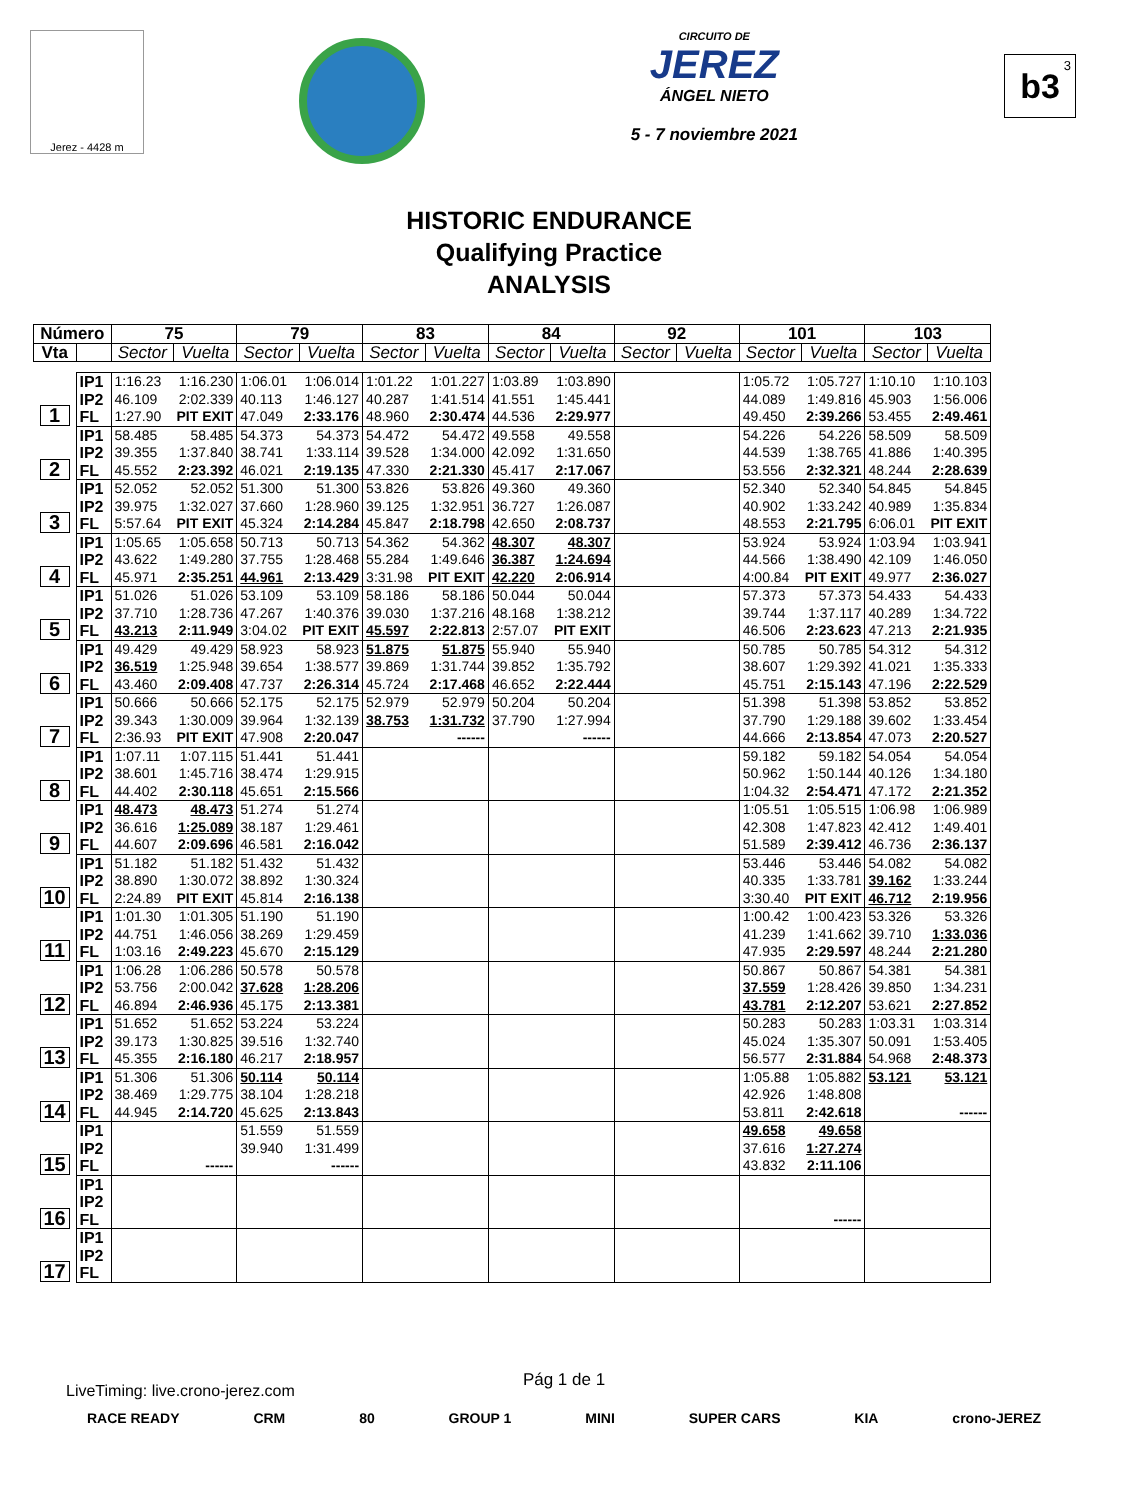Jerez - 4428 m
CIRCUITO DE
JEREZ
ÁNGEL NIETO
5 - 7 noviembre 2021
b3<sup>3</sup>
HISTORIC ENDURANCE
Qualifying Practice
ANALYSIS
| Número | | 75 | | 79 | | 83 | | 84 | | 92 | | 101 | | 103 | |
| --- | --- | --- | --- | --- | --- | --- | --- | --- | --- | --- | --- | --- | --- | --- | --- |
| Vta | | Sector | Vuelta | Sector | Vuelta | Sector | Vuelta | Sector | Vuelta | Sector | Vuelta | Sector | Vuelta | Sector | Vuelta |
| 1 | IP1 | 1:16.23 | 1:16.230 | 1:06.01 | 1:06.014 | 1:01.22 | 1:01.227 | 1:03.89 | 1:03.890 | | | 1:05.72 | 1:05.727 | 1:10.10 | 1:10.103 |
| | IP2 | 46.109 | 2:02.339 | 40.113 | 1:46.127 | 40.287 | 1:41.514 | 41.551 | 1:45.441 | | | 44.089 | 1:49.816 | 45.903 | 1:56.006 |
| | FL | 1:27.90 | PIT EXIT | 47.049 | 2:33.176 | 48.960 | 2:30.474 | 44.536 | 2:29.977 | | | 49.450 | 2:39.266 | 53.455 | 2:49.461 |
| 2 | IP1 | 58.485 | 58.485 | 54.373 | 54.373 | 54.472 | 54.472 | 49.558 | 49.558 | | | 54.226 | 54.226 | 58.509 | 58.509 |
| | IP2 | 39.355 | 1:37.840 | 38.741 | 1:33.114 | 39.528 | 1:34.000 | 42.092 | 1:31.650 | | | 44.539 | 1:38.765 | 41.886 | 1:40.395 |
| | FL | 45.552 | 2:23.392 | 46.021 | 2:19.135 | 47.330 | 2:21.330 | 45.417 | 2:17.067 | | | 53.556 | 2:32.321 | 48.244 | 2:28.639 |
| 3 | IP1 | 52.052 | 52.052 | 51.300 | 51.300 | 53.826 | 53.826 | 49.360 | 49.360 | | | 52.340 | 52.340 | 54.845 | 54.845 |
| | IP2 | 39.975 | 1:32.027 | 37.660 | 1:28.960 | 39.125 | 1:32.951 | 36.727 | 1:26.087 | | | 40.902 | 1:33.242 | 40.989 | 1:35.834 |
| | FL | 5:57.64 | PIT EXIT | 45.324 | 2:14.284 | 45.847 | 2:18.798 | 42.650 | 2:08.737 | | | 48.553 | 2:21.795 | 6:06.01 | PIT EXIT |
| 4 | IP1 | 1:05.65 | 1:05.658 | 50.713 | 50.713 | 54.362 | 54.362 | 48.307 | 48.307 | | | 53.924 | 53.924 | 1:03.94 | 1:03.941 |
| | IP2 | 43.622 | 1:49.280 | 37.755 | 1:28.468 | 55.284 | 1:49.646 | 36.387 | 1:24.694 | | | 44.566 | 1:38.490 | 42.109 | 1:46.050 |
| | FL | 45.971 | 2:35.251 | 44.961 | 2:13.429 | 3:31.98 | PIT EXIT | 42.220 | 2:06.914 | | | 4:00.84 | PIT EXIT | 49.977 | 2:36.027 |
| 5 | IP1 | 51.026 | 51.026 | 53.109 | 53.109 | 58.186 | 58.186 | 50.044 | 50.044 | | | 57.373 | 57.373 | 54.433 | 54.433 |
| | IP2 | 37.710 | 1:28.736 | 47.267 | 1:40.376 | 39.030 | 1:37.216 | 48.168 | 1:38.212 | | | 39.744 | 1:37.117 | 40.289 | 1:34.722 |
| | FL | 43.213 | 2:11.949 | 3:04.02 | PIT EXIT | 45.597 | 2:22.813 | 2:57.07 | PIT EXIT | | | 46.506 | 2:23.623 | 47.213 | 2:21.935 |
| 6 | IP1 | 49.429 | 49.429 | 58.923 | 58.923 | 51.875 | 51.875 | 55.940 | 55.940 | | | 50.785 | 50.785 | 54.312 | 54.312 |
| | IP2 | 36.519 | 1:25.948 | 39.654 | 1:38.577 | 39.869 | 1:31.744 | 39.852 | 1:35.792 | | | 38.607 | 1:29.392 | 41.021 | 1:35.333 |
| | FL | 43.460 | 2:09.408 | 47.737 | 2:26.314 | 45.724 | 2:17.468 | 46.652 | 2:22.444 | | | 45.751 | 2:15.143 | 47.196 | 2:22.529 |
| 7 | IP1 | 50.666 | 50.666 | 52.175 | 52.175 | 52.979 | 52.979 | 50.204 | 50.204 | | | 51.398 | 51.398 | 53.852 | 53.852 |
| | IP2 | 39.343 | 1:30.009 | 39.964 | 1:32.139 | 38.753 | 1:31.732 | 37.790 | 1:27.994 | | | 37.790 | 1:29.188 | 39.602 | 1:33.454 |
| | FL | 2:36.93 | PIT EXIT | 47.908 | 2:20.047 | | ------ | | ------ | | | 44.666 | 2:13.854 | 47.073 | 2:20.527 |
| 8 | IP1 | 1:07.11 | 1:07.115 | 51.441 | 51.441 | | | | | | | 59.182 | 59.182 | 54.054 | 54.054 |
| | IP2 | 38.601 | 1:45.716 | 38.474 | 1:29.915 | | | | | | | 50.962 | 1:50.144 | 40.126 | 1:34.180 |
| | FL | 44.402 | 2:30.118 | 45.651 | 2:15.566 | | | | | | | 1:04.32 | 2:54.471 | 47.172 | 2:21.352 |
| 9 | IP1 | 48.473 | 48.473 | 51.274 | 51.274 | | | | | | | 1:05.51 | 1:05.515 | 1:06.98 | 1:06.989 |
| | IP2 | 36.616 | 1:25.089 | 38.187 | 1:29.461 | | | | | | | 42.308 | 1:47.823 | 42.412 | 1:49.401 |
| | FL | 44.607 | 2:09.696 | 46.581 | 2:16.042 | | | | | | | 51.589 | 2:39.412 | 46.736 | 2:36.137 |
| 10 | IP1 | 51.182 | 51.182 | 51.432 | 51.432 | | | | | | | 53.446 | 53.446 | 54.082 | 54.082 |
| | IP2 | 38.890 | 1:30.072 | 38.892 | 1:30.324 | | | | | | | 40.335 | 1:33.781 | 39.162 | 1:33.244 |
| | FL | 2:24.89 | PIT EXIT | 45.814 | 2:16.138 | | | | | | | 3:30.40 | PIT EXIT | 46.712 | 2:19.956 |
| 11 | IP1 | 1:01.30 | 1:01.305 | 51.190 | 51.190 | | | | | | | 1:00.42 | 1:00.423 | 53.326 | 53.326 |
| | IP2 | 44.751 | 1:46.056 | 38.269 | 1:29.459 | | | | | | | 41.239 | 1:41.662 | 39.710 | 1:33.036 |
| | FL | 1:03.16 | 2:49.223 | 45.670 | 2:15.129 | | | | | | | 47.935 | 2:29.597 | 48.244 | 2:21.280 |
| 12 | IP1 | 1:06.28 | 1:06.286 | 50.578 | 50.578 | | | | | | | 50.867 | 50.867 | 54.381 | 54.381 |
| | IP2 | 53.756 | 2:00.042 | 37.628 | 1:28.206 | | | | | | | 37.559 | 1:28.426 | 39.850 | 1:34.231 |
| | FL | 46.894 | 2:46.936 | 45.175 | 2:13.381 | | | | | | | 43.781 | 2:12.207 | 53.621 | 2:27.852 |
| 13 | IP1 | 51.652 | 51.652 | 53.224 | 53.224 | | | | | | | 50.283 | 50.283 | 1:03.31 | 1:03.314 |
| | IP2 | 39.173 | 1:30.825 | 39.516 | 1:32.740 | | | | | | | 45.024 | 1:35.307 | 50.091 | 1:53.405 |
| | FL | 45.355 | 2:16.180 | 46.217 | 2:18.957 | | | | | | | 56.577 | 2:31.884 | 54.968 | 2:48.373 |
| 14 | IP1 | 51.306 | 51.306 | 50.114 | 50.114 | | | | | | | 1:05.88 | 1:05.882 | 53.121 | 53.121 |
| | IP2 | 38.469 | 1:29.775 | 38.104 | 1:28.218 | | | | | | | 42.926 | 1:48.808 | | |
| | FL | 44.945 | 2:14.720 | 45.625 | 2:13.843 | | | | | | | 53.811 | 2:42.618 | | ------ |
| 15 | IP1 | | | 51.559 | 51.559 | | | | | | | 49.658 | 49.658 | | |
| | IP2 | | | 39.940 | 1:31.499 | | | | | | | 37.616 | 1:27.274 | | |
| | FL | | ------ | | ------ | | | | | | | 43.832 | 2:11.106 | | |
| 16 | IP1 | | | | | | | | | | | | | | |
| | IP2 | | | | | | | | | | | | | | |
| | FL | | | | | | | | | | | | ------ | | |
| 17 | IP1 | | | | | | | | | | | | | | |
| | IP2 | | | | | | | | | | | | | | |
| | FL | | | | | | | | | | | | | | |
Pág 1 de 1
LiveTiming: live.crono-jerez.com
RACE READY CRM 80 GROUP 1 MINI SUPER CARS KIA crono-JEREZ